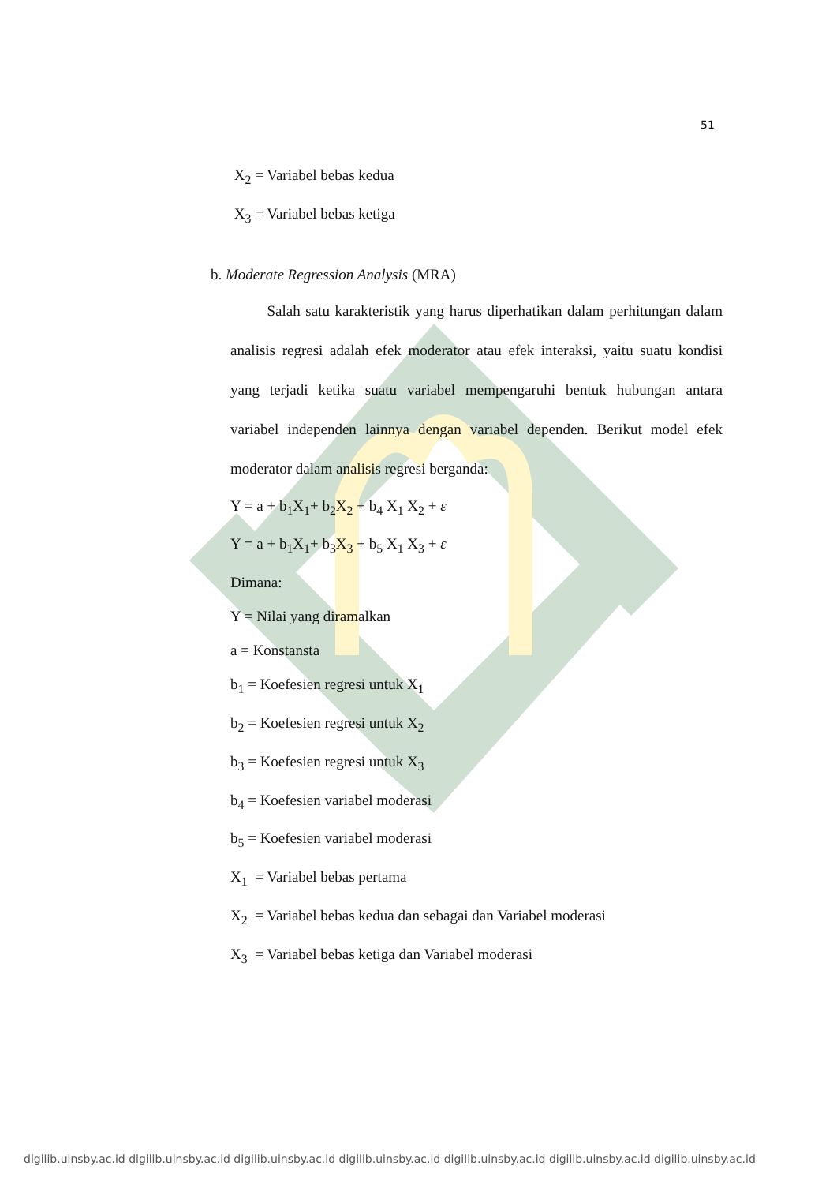51
X<sub>2</sub> = Variabel bebas kedua
X<sub>3</sub> = Variabel bebas ketiga
b. Moderate Regression Analysis (MRA)
Salah satu karakteristik yang harus diperhatikan dalam perhitungan dalam analisis regresi adalah efek moderator atau efek interaksi, yaitu suatu kondisi yang terjadi ketika suatu variabel mempengaruhi bentuk hubungan antara variabel independen lainnya dengan variabel dependen. Berikut model efek moderator dalam analisis regresi berganda:
Y = a + b<sub>1</sub>X<sub>1</sub>+ b<sub>2</sub>X<sub>2</sub> + b<sub>4</sub> X<sub>1</sub> X<sub>2</sub> + ε
Y = a + b<sub>1</sub>X<sub>1</sub>+ b<sub>3</sub>X<sub>3</sub> + b<sub>5</sub> X<sub>1</sub> X<sub>3</sub> + ε
Dimana:
Y = Nilai yang diramalkan
a = Konstansta
b<sub>1</sub> = Koefesien regresi untuk X<sub>1</sub>
b<sub>2</sub> = Koefesien regresi untuk X<sub>2</sub>
b<sub>3</sub> = Koefesien regresi untuk X<sub>3</sub>
b<sub>4</sub> = Koefesien variabel moderasi
b<sub>5</sub> = Koefesien variabel moderasi
X<sub>1</sub> = Variabel bebas pertama
X<sub>2</sub> = Variabel bebas kedua dan sebagai dan Variabel moderasi
X<sub>3</sub> = Variabel bebas ketiga dan Variabel moderasi
digilib.uinsby.ac.id digilib.uinsby.ac.id digilib.uinsby.ac.id digilib.uinsby.ac.id digilib.uinsby.ac.id digilib.uinsby.ac.id digilib.uinsby.ac.id